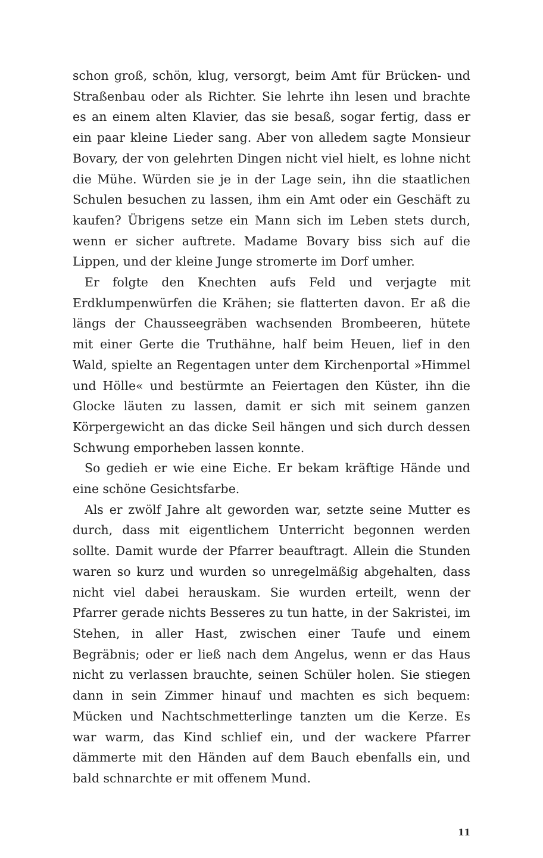schon groß, schön, klug, versorgt, beim Amt für Brücken- und Straßenbau oder als Richter. Sie lehrte ihn lesen und brachte es an einem alten Klavier, das sie besaß, sogar fertig, dass er ein paar kleine Lieder sang. Aber von alledem sagte Monsieur Bovary, der von gelehrten Dingen nicht viel hielt, es lohne nicht die Mühe. Würden sie je in der Lage sein, ihn die staatlichen Schulen besuchen zu lassen, ihm ein Amt oder ein Geschäft zu kaufen? Übrigens setze ein Mann sich im Leben stets durch, wenn er sicher auftrete. Madame Bovary biss sich auf die Lippen, und der kleine Junge stromerte im Dorf umher.
Er folgte den Knechten aufs Feld und verjagte mit Erdklumpenwürfen die Krähen; sie flatterten davon. Er aß die längs der Chausseegräben wachsenden Brombeeren, hütete mit einer Gerte die Truthähne, half beim Heuen, lief in den Wald, spielte an Regentagen unter dem Kirchenportal »Himmel und Hölle« und bestürmte an Feiertagen den Küster, ihn die Glocke läuten zu lassen, damit er sich mit seinem ganzen Körpergewicht an das dicke Seil hängen und sich durch dessen Schwung emporheben lassen konnte.
So gedieh er wie eine Eiche. Er bekam kräftige Hände und eine schöne Gesichtsfarbe.
Als er zwölf Jahre alt geworden war, setzte seine Mutter es durch, dass mit eigentlichem Unterricht begonnen werden sollte. Damit wurde der Pfarrer beauftragt. Allein die Stunden waren so kurz und wurden so unregelmäßig abgehalten, dass nicht viel dabei herauskam. Sie wurden erteilt, wenn der Pfarrer gerade nichts Besseres zu tun hatte, in der Sakristei, im Stehen, in aller Hast, zwischen einer Taufe und einem Begräbnis; oder er ließ nach dem Angelus, wenn er das Haus nicht zu verlassen brauchte, seinen Schüler holen. Sie stiegen dann in sein Zimmer hinauf und machten es sich bequem: Mücken und Nachtschmetterlinge tanzten um die Kerze. Es war warm, das Kind schlief ein, und der wackere Pfarrer dämmerte mit den Händen auf dem Bauch ebenfalls ein, und bald schnarchte er mit offenem Mund.
11